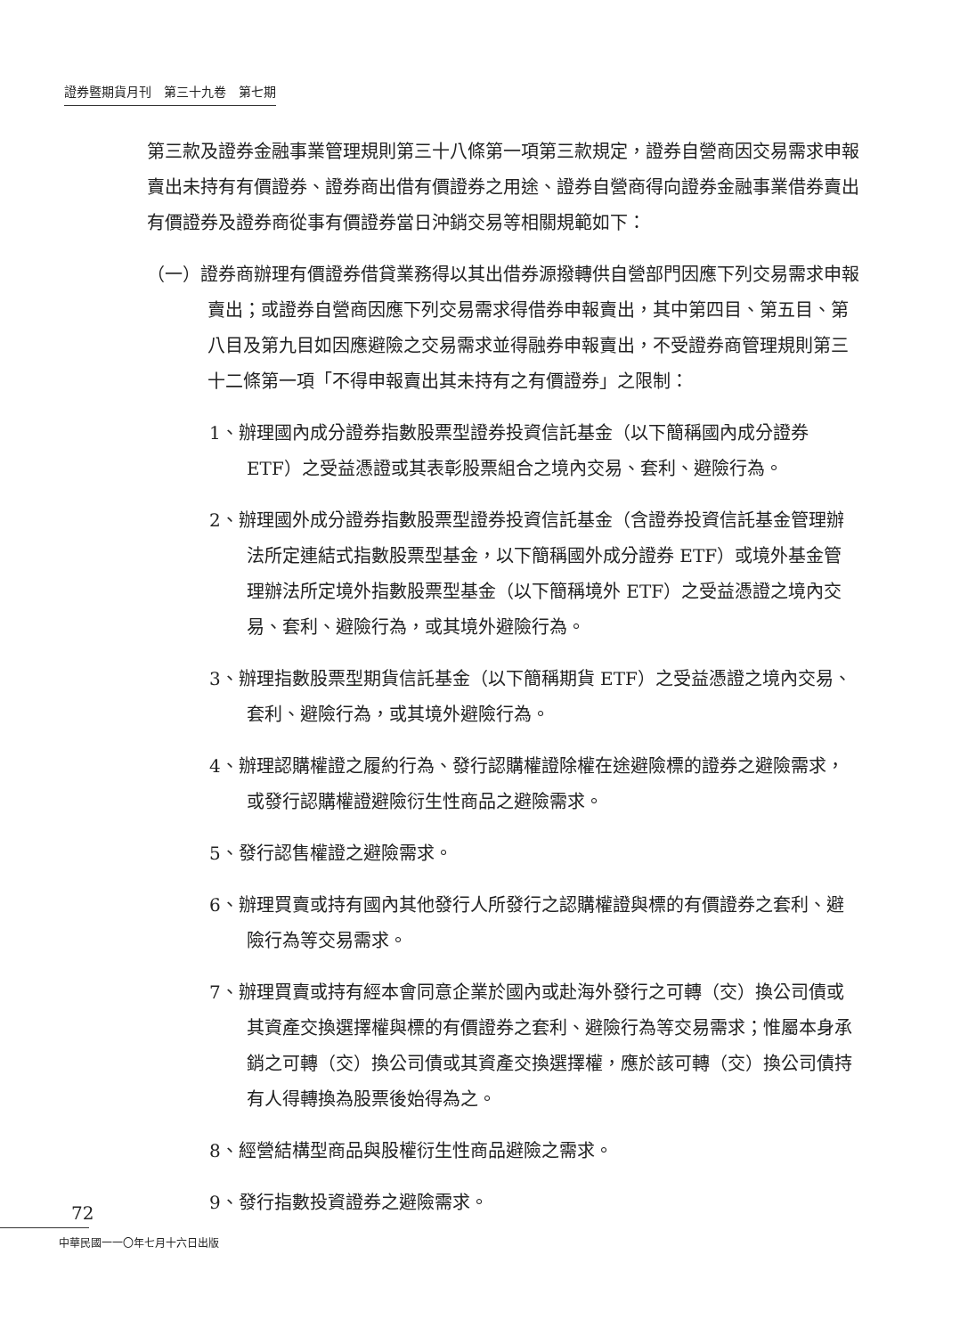證券暨期貨月刊　第三十九卷　第七期
第三款及證券金融事業管理規則第三十八條第一項第三款規定，證券自營商因交易需求申報賣出未持有有價證券、證券商出借有價證券之用途、證券自營商得向證券金融事業借券賣出有價證券及證券商從事有價證券當日沖銷交易等相關規範如下：
（一）證券商辦理有價證券借貸業務得以其出借券源撥轉供自營部門因應下列交易需求申報賣出；或證券自營商因應下列交易需求得借券申報賣出，其中第四目、第五目、第八目及第九目如因應避險之交易需求並得融券申報賣出，不受證券商管理規則第三十二條第一項「不得申報賣出其未持有之有價證券」之限制：
1、辦理國內成分證券指數股票型證券投資信託基金（以下簡稱國內成分證券 ETF）之受益憑證或其表彰股票組合之境內交易、套利、避險行為。
2、辦理國外成分證券指數股票型證券投資信託基金（含證券投資信託基金管理辦法所定連結式指數股票型基金，以下簡稱國外成分證券 ETF）或境外基金管理辦法所定境外指數股票型基金（以下簡稱境外 ETF）之受益憑證之境內交易、套利、避險行為，或其境外避險行為。
3、辦理指數股票型期貨信託基金（以下簡稱期貨 ETF）之受益憑證之境內交易、套利、避險行為，或其境外避險行為。
4、辦理認購權證之履約行為、發行認購權證除權在途避險標的證券之避險需求，或發行認購權證避險衍生性商品之避險需求。
5、發行認售權證之避險需求。
6、辦理買賣或持有國內其他發行人所發行之認購權證與標的有價證券之套利、避險行為等交易需求。
7、辦理買賣或持有經本會同意企業於國內或赴海外發行之可轉（交）換公司債或其資產交換選擇權與標的有價證券之套利、避險行為等交易需求；惟屬本身承銷之可轉（交）換公司債或其資產交換選擇權，應於該可轉（交）換公司債持有人得轉換為股票後始得為之。
8、經營結構型商品與股權衍生性商品避險之需求。
9、發行指數投資證券之避險需求。
72
中華民國一一〇年七月十六日出版